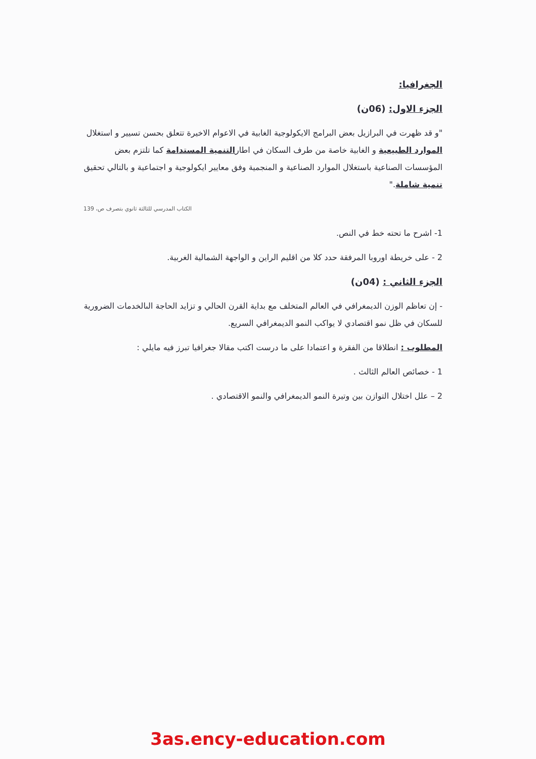الجغرافيا:
الجزء الاول: (06ن)
"و قد ظهرت في البرازيل بعض البرامج الايكولوجية الغابية في الاعوام الاخيرة تتعلق بحسن تسيير و استغلال الموارد الطبيعية و الغابية خاصة من طرف السكان في اطارالتنمية المستدامة كما تلتزم بعض المؤسسات الصناعية باستغلال الموارد الصناعية و المنجمية وفق معايير ايكولوجية و اجتماعية و بالتالي تحقيق تنمية شاملة."
الكتاب المدرسي للثالثة ثانوي بتصرف ص، 139
1- اشرح ما تحته خط في النص.
2 - على خريطة اوروبا المرفقة حدد كلا من اقليم الراين و الواجهة الشمالية الغربية.
الجزء الثاني : (04ن)
- إن تعاظم الوزن الديمغرافي في العالم المتخلف مع بداية القرن الحالي و تزايد الحاجة الىالخدمات الضرورية للسكان في ظل نمو اقتصادي لا يواكب النمو الديمغرافي السريع.
المطلوب : انطلاقا من الفقرة و اعتمادا على ما درست اكتب مقالا جغرافيا تبرز فيه مايلي :
1 - خصائص العالم الثالث .
2 – علل اختلال التوازن بين وتيرة النمو الديمغرافي والنمو الاقتصادي .
3as.ency-education.com